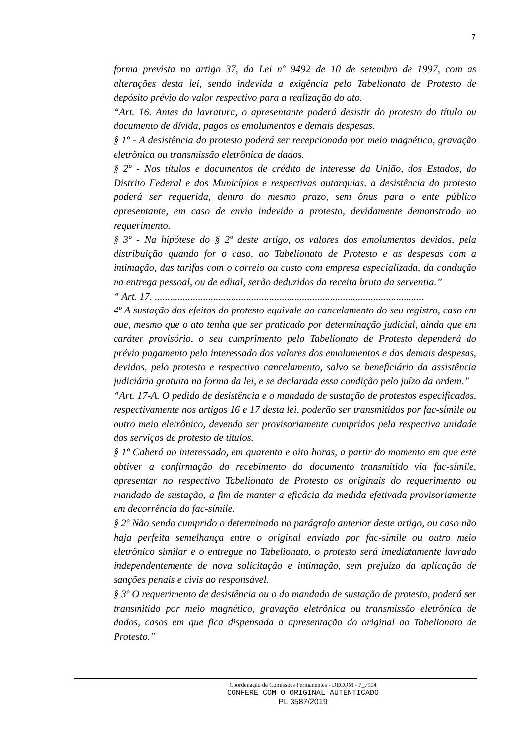7
forma prevista no artigo 37, da Lei nº 9492 de 10 de setembro de 1997, com as alterações desta lei, sendo indevida a exigência pelo Tabelionato de Protesto de depósito prévio do valor respectivo para a realização do ato.
“Art. 16. Antes da lavratura, o apresentante poderá desistir do protesto do título ou documento de dívida, pagos os emolumentos e demais despesas.
§ 1º - A desistência do protesto poderá ser recepcionada por meio magnético, gravação eletrônica ou transmissão eletrônica de dados.
§ 2º - Nos títulos e documentos de crédito de interesse da União, dos Estados, do Distrito Federal e dos Municípios e respectivas autarquias, a desistência do protesto poderá ser requerida, dentro do mesmo prazo, sem ônus para o ente público apresentante, em caso de envio indevido a protesto, devidamente demonstrado no requerimento.
§ 3º - Na hipótese do § 2º deste artigo, os valores dos emolumentos devidos, pela distribuição quando for o caso, ao Tabelionato de Protesto e as despesas com a intimação, das tarifas com o correio ou custo com empresa especializada, da condução na entrega pessoal, ou de edital, serão deduzidos da receita bruta da serventia.”
“ Art. 17. ..........................................................................................................
4º A sustação dos efeitos do protesto equivale ao cancelamento do seu registro, caso em que, mesmo que o ato tenha que ser praticado por determinação judicial, ainda que em caráter provisório, o seu cumprimento pelo Tabelionato de Protesto dependerá do prévio pagamento pelo interessado dos valores dos emolumentos e das demais despesas, devidos, pelo protesto e respectivo cancelamento, salvo se beneficiário da assistência judiciária gratuita na forma da lei, e se declarada essa condição pelo juízo da ordem.”
“Art. 17-A. O pedido de desistência e o mandado de sustação de protestos especificados, respectivamente nos artigos 16 e 17 desta lei, poderão ser transmitidos por fac-símile ou outro meio eletrônico, devendo ser provisoriamente cumpridos pela respectiva unidade dos serviços de protesto de títulos.
§ 1º Caberá ao interessado, em quarenta e oito horas, a partir do momento em que este obtiver a confirmação do recebimento do documento transmitido via fac-símile, apresentar no respectivo Tabelionato de Protesto os originais do requerimento ou mandado de sustação, a fim de manter a eficácia da medida efetivada provisoriamente em decorrência do fac-símile.
§ 2º Não sendo cumprido o determinado no parágrafo anterior deste artigo, ou caso não haja perfeita semelhança entre o original enviado por fac-símile ou outro meio eletrônico similar e o entregue no Tabelionato, o protesto será imediatamente lavrado independentemente de nova solicitação e intimação, sem prejuízo da aplicação de sanções penais e civis ao responsável.
§ 3º O requerimento de desistência ou o do mandado de sustação de protesto, poderá ser transmitido por meio magnético, gravação eletrônica ou transmissão eletrônica de dados, casos em que fica dispensada a apresentação do original ao Tabelionato de Protesto.”
Coordenação de Comissões Permanentes - DECOM - P_7904
CONFERE COM O ORIGINAL AUTENTICADO
PL 3587/2019